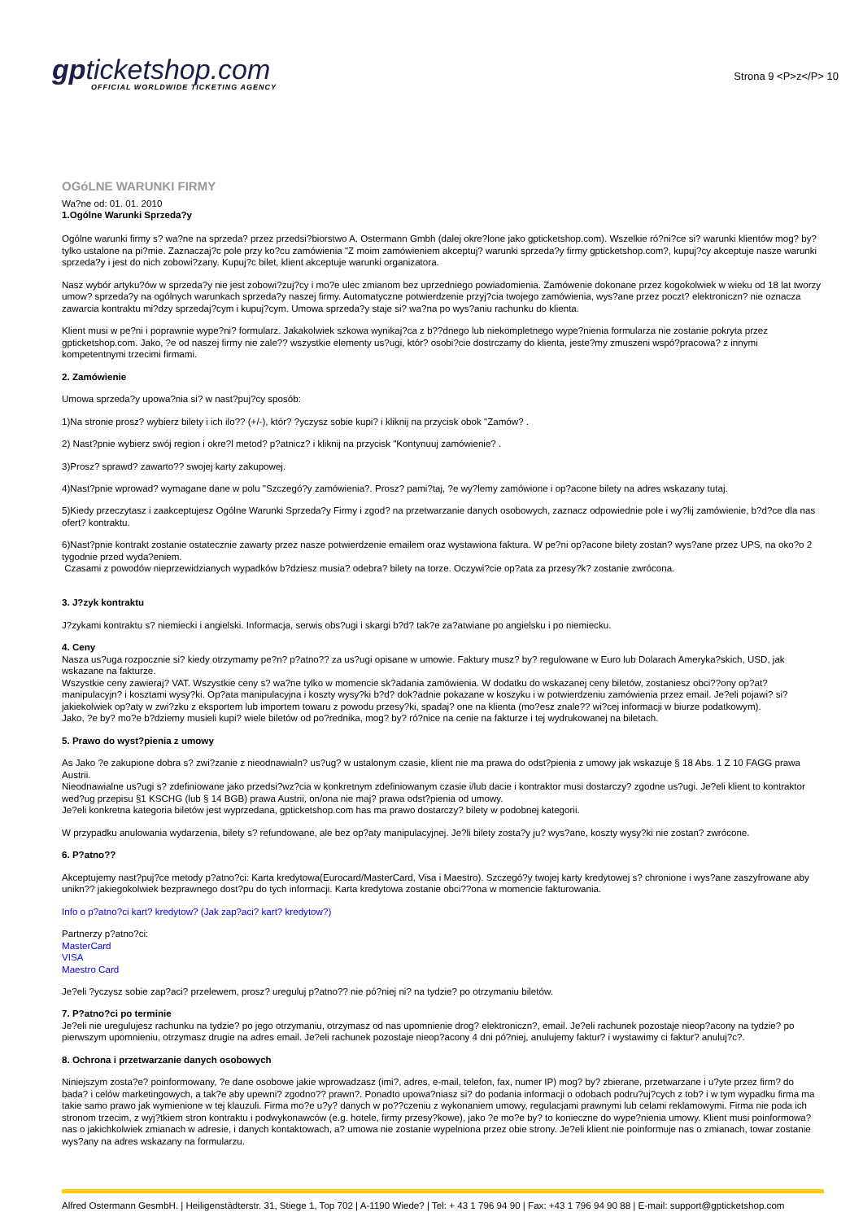gpticketshop.com
OFFICIAL WORLDWIDE TICKETING AGENCY
Strona 9 <P>z</P> 10
OGóLNE WARUNKI FIRMY
Wa?ne od: 01. 01. 2010
1.Ogólne Warunki Sprzeda?y
Ogólne warunki firmy s? wa?ne na sprzeda? przez przedsi?biorstwo A. Ostermann Gmbh (dalej okre?lone jako gpticketshop.com). Wszelkie ró?ni?ce si? warunki klientów mog? by? tylko ustalone na pi?mie. Zaznaczaj?c pole przy ko?cu zamówienia "Z moim zamówieniem akceptuj? warunki sprzeda?y firmy gpticketshop.com?, kupuj?cy akceptuje nasze warunki sprzeda?y i jest do nich zobowi?zany. Kupuj?c bilet, klient akceptuje warunki organizatora.
Nasz wybór artyku?ów w sprzeda?y nie jest zobowi?zuj?cy i mo?e ulec zmianom bez uprzedniego powiadomienia. Zamówenie dokonane przez kogokolwiek w wieku od 18 lat tworzy umow? sprzeda?y na ogólnych warunkach sprzeda?y naszej firmy. Automatyczne potwierdzenie przyj?cia twojego zamówienia, wys?ane przez poczt? elektroniczn? nie oznacza zawarcia kontraktu mi?dzy sprzedaj?cym i kupuj?cym. Umowa sprzeda?y staje si? wa?na po wys?aniu rachunku do klienta.
Klient musi w pe?ni i poprawnie wype?ni? formularz. Jakakolwiek szkowa wynikaj?ca z b??dnego lub niekompletnego wype?nienia formularza nie zostanie pokryta przez gpticketshop.com. Jako, ?e od naszej firmy nie zale?? wszystkie elementy us?ugi, któr? osobi?cie dostrczamy do klienta, jeste?my zmuszeni wspó?pracowa? z innymi kompetentnymi trzecimi firmami.
2. Zamówienie
Umowa sprzeda?y upowa?nia si? w nast?puj?cy sposób:
1)Na stronie prosz? wybierz bilety i ich ilo?? (+/-), któr? ?yczysz sobie kupi? i kliknij na przycisk obok "Zamów? .
2) Nast?pnie wybierz swój region i okre?l metod? p?atnicz? i kliknij na przycisk "Kontynuuj zamówienie? .
3)Prosz? sprawd? zawarto?? swojej karty zakupowej.
4)Nast?pnie wprowad? wymagane dane w polu "Szczegó?y zamówienia?. Prosz? pami?taj, ?e wy?lemy zamówione i op?acone bilety na adres wskazany tutaj.
5)Kiedy przeczytasz i zaakceptujesz Ogólne Warunki Sprzeda?y Firmy i zgod? na przetwarzanie danych osobowych, zaznacz odpowiednie pole i wy?lij zamówienie, b?d?ce dla nas ofert? kontraktu.
6)Nast?pnie kontrakt zostanie ostatecznie zawarty przez nasze potwierdzenie emailem oraz wystawiona faktura. W pe?ni op?acone bilety zostan? wys?ane przez UPS, na oko?o 2 tygodnie przed wyda?eniem.
Czasami z powodów nieprzewidzianych wypadków b?dziesz musia? odebra? bilety na torze. Oczywi?cie op?ata za przesy?k? zostanie zwrócona.
3. J?zyk kontraktu
J?zykami kontraktu s? niemiecki i angielski. Informacja, serwis obs?ugi i skargi b?d? tak?e za?atwiane po angielsku i po niemiecku.
4. Ceny
Nasza us?uga rozpocznie si? kiedy otrzymamy pe?n? p?atno?? za us?ugi opisane w umowie. Faktury musz? by? regulowane w Euro lub Dolarach Ameryka?skich, USD, jak wskazane na fakturze.
Wszystkie ceny zawieraj? VAT. Wszystkie ceny s? wa?ne tylko w momencie sk?adania zamówienia. W dodatku do wskazanej ceny biletów, zostaniesz obci??ony op?at? manipulacyjn? i kosztami wysy?ki. Op?ata manipulacyjna i koszty wysy?ki b?d? dok?adnie pokazane w koszyku i w potwierdzeniu zamówienia przez email. Je?eli pojawi? si? jakiekolwiek op?aty w zwi?zku z eksportem lub importem towaru z powodu przesy?ki, spadaj? one na klienta (mo?esz znale?? wi?cej informacji w biurze podatkowym).
Jako, ?e by? mo?e b?dziemy musieli kupi? wiele biletów od po?rednika, mog? by? ró?nice na cenie na fakturze i tej wydrukowanej na biletach.
5. Prawo do wyst?pienia z umowy
As Jako ?e zakupione dobra s? zwi?zanie z nieodnawialn? us?ug? w ustalonym czasie, klient nie ma prawa do odst?pienia z umowy jak wskazuje § 18 Abs. 1 Z 10 FAGG prawa Austrii.
Nieodnawialne us?ugi s? zdefiniowane jako przedsi?wz?cia w konkretnym zdefiniowanym czasie i/lub dacie i kontraktor musi dostarczy? zgodne us?ugi. Je?eli klient to kontraktor wed?ug przepisu §1 KSCHG (lub § 14 BGB) prawa Austrii, on/ona nie maj? prawa odst?pienia od umowy.
Je?eli konkretna kategoria biletów jest wyprzedana, gpticketshop.com has ma prawo dostarczy? bilety w podobnej kategorii.
W przypadku anulowania wydarzenia, bilety s? refundowane, ale bez op?aty manipulacyjnej. Je?li bilety zosta?y ju? wys?ane, koszty wysy?ki nie zostan? zwrócone.
6. P?atno??
Akceptujemy nast?puj?ce metody p?atno?ci: Karta kredytowa(Eurocard/MasterCard, Visa i Maestro). Szczegó?y twojej karty kredytowej s? chronione i wys?ane zaszyfrowane aby unikn?? jakiegokolwiek bezprawnego dost?pu do tych informacji. Karta kredytowa zostanie obci??ona w momencie fakturowania.
Info o p?atno?ci kart? kredytow? (Jak zap?aci? kart? kredytow?)
Partnerzy p?atno?ci:
MasterCard
VISA
Maestro Card
Je?eli ?yczysz sobie zap?aci? przelewem, prosz? ureguluj p?atno?? nie pó?niej ni? na tydzie? po otrzymaniu biletów.
7. P?atno?ci po terminie
Je?eli nie uregulujesz rachunku na tydzie? po jego otrzymaniu, otrzymasz od nas upomnienie drog? elektroniczn?, email. Je?eli rachunek pozostaje nieop?acony na tydzie? po pierwszym upomnieniu, otrzymasz drugie na adres email. Je?eli rachunek pozostaje nieop?acony 4 dni pó?niej, anulujemy faktur? i wystawimy ci faktur? anuluj?c?.
8. Ochrona i przetwarzanie danych osobowych
Niniejszym zosta?e? poinformowany, ?e dane osobowe jakie wprowadzasz (imi?, adres, e-mail, telefon, fax, numer IP) mog? by? zbierane, przetwarzane i u?yte przez firm? do bada? i celów marketingowych, a tak?e aby upewni? zgodno?? prawn?. Ponadto upowa?niasz si? do podania informacji o odobach podru?uj?cych z tob? i w tym wypadku firma ma takie samo prawo jak wymienione w tej klauzuli. Firma mo?e u?y? danych w po??czeniu z wykonaniem umowy, regulacjami prawnymi lub celami reklamowymi. Firma nie poda ich stronom trzecim, z wyj?tkiem stron kontraktu i podwykonawców (e.g. hotele, firmy przesy?kowe), jako ?e mo?e by? to konieczne do wype?nienia umowy. Klient musi poinformowa? nas o jakichkolwiek zmianach w adresie, i danych kontaktowach, a? umowa nie zostanie wypelniona przez obie strony. Je?eli klient nie poinformuje nas o zmianach, towar zostanie wys?any na adres wskazany na formularzu.
Alfred Ostermann GesmbH. | Heiligenstädterstr. 31, Stiege 1, Top 702 | A-1190 Wiede? | Tel: + 43 1 796 94 90 | Fax: +43 1 796 94 90 88 | E-mail: support@gpticketshop.com